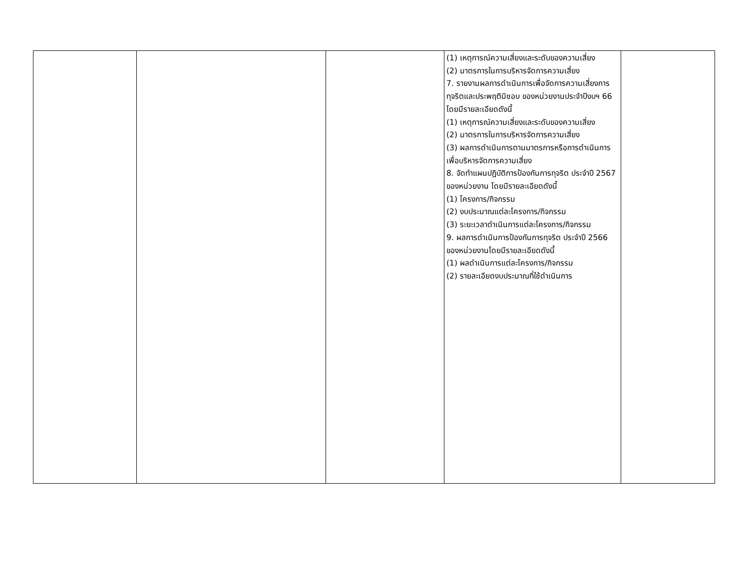| | | | (1) เหตุการณ์ความเสี่ยงและระดับของความเสี่ยง (2) มาตรการในการบริหารจัดการความเสี่ยง 7. รายงานผลการดำเนินการเพื่อจัดการความเสี่ยงการทุจริตและประพฤติมิชอบ ของหน่วยงานประจำปีงบฯ 66 โดยมีรายละเอียดดังนี้ (1) เหตุการณ์ความเสี่ยงและระดับของความเสี่ยง (2) มาตรการในการบริหารจัดการความเสี่ยง (3) ผลการดำเนินการตามมาตรการหรือการดำเนินการเพื่อบริหารจัดการความเสี่ยง 8. จัดทำแผนปฏิบัติการป้องกันการทุจริต ประจำปี 2567 ของหน่วยงาน โดยมีรายละเอียดดังนี้ (1) โครงการ/กิจกรรม (2) งบประมาณแต่ละโครงการ/กิจกรรม (3) ระยะเวลาดำเนินการแต่ละโครงการ/กิจกรรม 9. ผลการดำเนินการป้องกันการทุจริต ประจำปี 2566 ของหน่วยงานโดยมีรายละเอียดดังนี้ (1) ผลดำเนินการแต่ละโครงการ/กิจกรรม (2) รายละเอียดงบประมาณที่ใช้ดำเนินการ | |